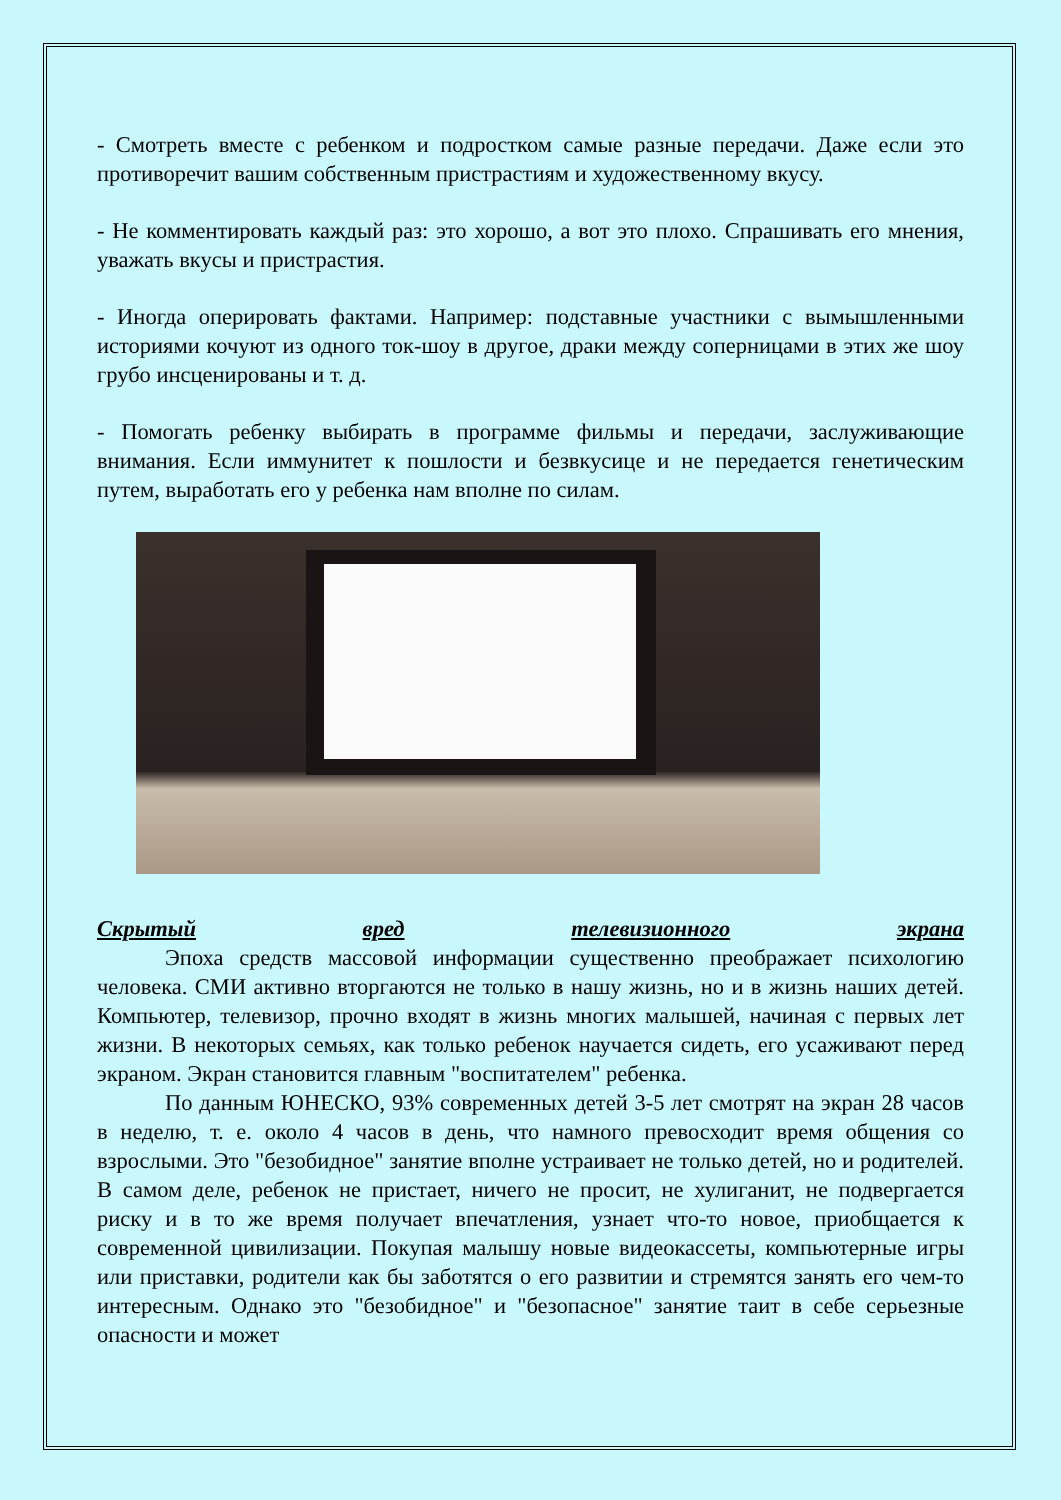- Смотреть вместе с ребенком и подростком самые разные передачи. Даже если это противоречит вашим собственным пристрастиям и художественному вкусу.
- Не комментировать каждый раз: это хорошо, а вот это плохо. Спрашивать его мнения, уважать вкусы и пристрастия.
- Иногда оперировать фактами. Например: подставные участники с вымышленными историями кочуют из одного ток-шоу в другое, драки между соперницами в этих же шоу грубо инсценированы и т. д.
- Помогать ребенку выбирать в программе фильмы и передачи, заслуживающие внимания. Если иммунитет к пошлости и безвкусице и не передается генетическим путем, выработать его у ребенка нам вполне по силам.
Скрытый вред телевизионного экрана
Эпоха средств массовой информации существенно преображает психологию человека. СМИ активно вторгаются не только в нашу жизнь, но и в жизнь наших детей. Компьютер, телевизор, прочно входят в жизнь многих малышей, начиная с первых лет жизни. В некоторых семьях, как только ребенок научается сидеть, его усаживают перед экраном. Экран становится главным "воспитателем" ребенка.
По данным ЮНЕСКО, 93% современных детей 3-5 лет смотрят на экран 28 часов в неделю, т. е. около 4 часов в день, что намного превосходит время общения со взрослыми. Это "безобидное" занятие вполне устраивает не только детей, но и родителей. В самом деле, ребенок не пристает, ничего не просит, не хулиганит, не подвергается риску и в то же время получает впечатления, узнает что-то новое, приобщается к современной цивилизации. Покупая малышу новые видеокассеты, компьютерные игры или приставки, родители как бы заботятся о его развитии и стремятся занять его чем-то интересным. Однако это "безобидное" и "безопасное" занятие таит в себе серьезные опасности и может